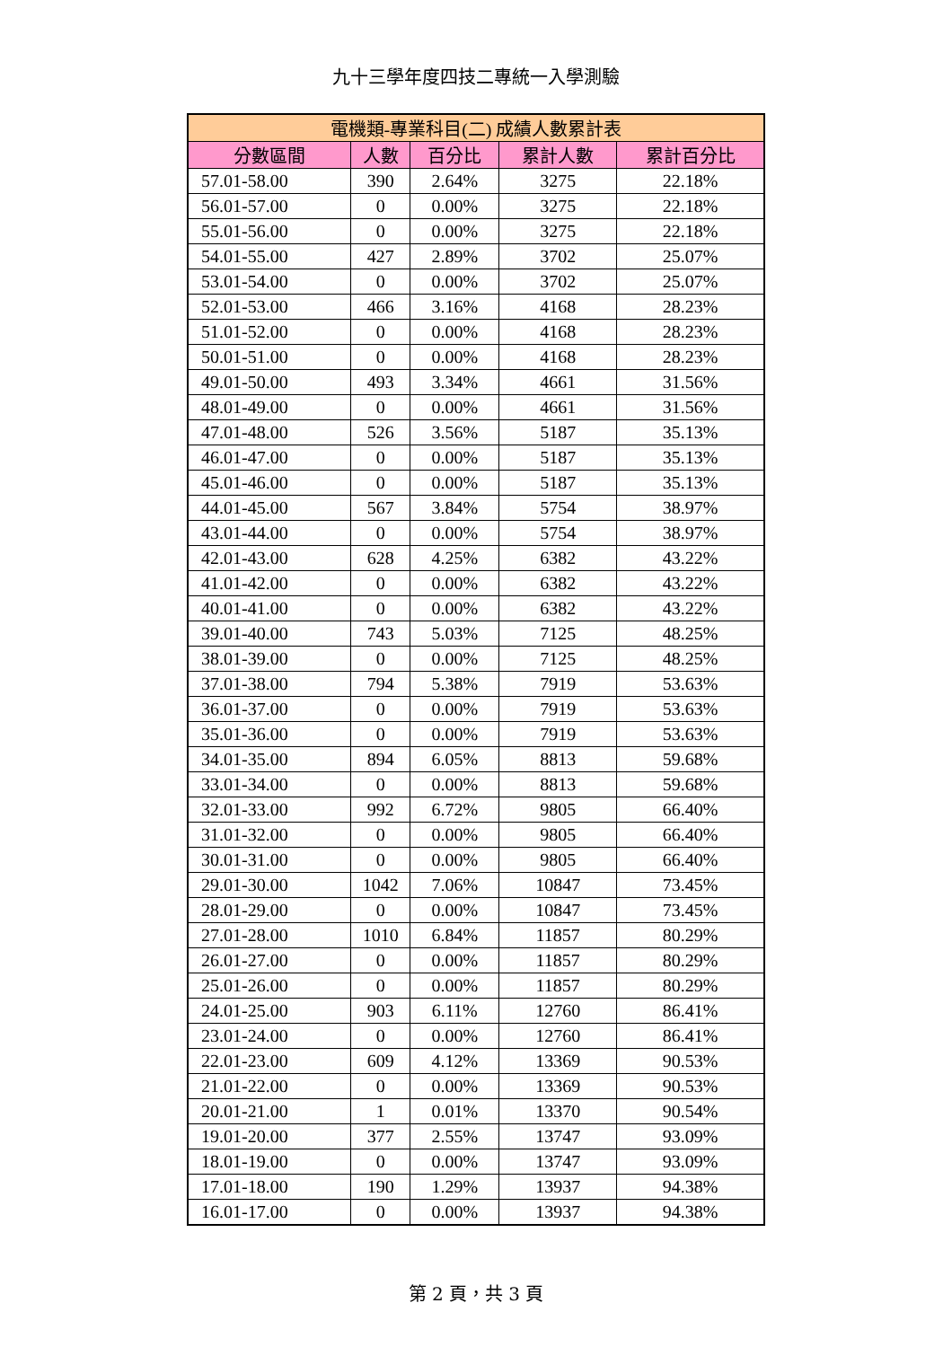九十三學年度四技二專統一入學測驗
| 電機類-專業科目(二) 成績人數累計表 | | | | |
| --- | --- | --- | --- | --- |
| 分數區間 | 人數 | 百分比 | 累計人數 | 累計百分比 |
| 57.01-58.00 | 390 | 2.64% | 3275 | 22.18% |
| 56.01-57.00 | 0 | 0.00% | 3275 | 22.18% |
| 55.01-56.00 | 0 | 0.00% | 3275 | 22.18% |
| 54.01-55.00 | 427 | 2.89% | 3702 | 25.07% |
| 53.01-54.00 | 0 | 0.00% | 3702 | 25.07% |
| 52.01-53.00 | 466 | 3.16% | 4168 | 28.23% |
| 51.01-52.00 | 0 | 0.00% | 4168 | 28.23% |
| 50.01-51.00 | 0 | 0.00% | 4168 | 28.23% |
| 49.01-50.00 | 493 | 3.34% | 4661 | 31.56% |
| 48.01-49.00 | 0 | 0.00% | 4661 | 31.56% |
| 47.01-48.00 | 526 | 3.56% | 5187 | 35.13% |
| 46.01-47.00 | 0 | 0.00% | 5187 | 35.13% |
| 45.01-46.00 | 0 | 0.00% | 5187 | 35.13% |
| 44.01-45.00 | 567 | 3.84% | 5754 | 38.97% |
| 43.01-44.00 | 0 | 0.00% | 5754 | 38.97% |
| 42.01-43.00 | 628 | 4.25% | 6382 | 43.22% |
| 41.01-42.00 | 0 | 0.00% | 6382 | 43.22% |
| 40.01-41.00 | 0 | 0.00% | 6382 | 43.22% |
| 39.01-40.00 | 743 | 5.03% | 7125 | 48.25% |
| 38.01-39.00 | 0 | 0.00% | 7125 | 48.25% |
| 37.01-38.00 | 794 | 5.38% | 7919 | 53.63% |
| 36.01-37.00 | 0 | 0.00% | 7919 | 53.63% |
| 35.01-36.00 | 0 | 0.00% | 7919 | 53.63% |
| 34.01-35.00 | 894 | 6.05% | 8813 | 59.68% |
| 33.01-34.00 | 0 | 0.00% | 8813 | 59.68% |
| 32.01-33.00 | 992 | 6.72% | 9805 | 66.40% |
| 31.01-32.00 | 0 | 0.00% | 9805 | 66.40% |
| 30.01-31.00 | 0 | 0.00% | 9805 | 66.40% |
| 29.01-30.00 | 1042 | 7.06% | 10847 | 73.45% |
| 28.01-29.00 | 0 | 0.00% | 10847 | 73.45% |
| 27.01-28.00 | 1010 | 6.84% | 11857 | 80.29% |
| 26.01-27.00 | 0 | 0.00% | 11857 | 80.29% |
| 25.01-26.00 | 0 | 0.00% | 11857 | 80.29% |
| 24.01-25.00 | 903 | 6.11% | 12760 | 86.41% |
| 23.01-24.00 | 0 | 0.00% | 12760 | 86.41% |
| 22.01-23.00 | 609 | 4.12% | 13369 | 90.53% |
| 21.01-22.00 | 0 | 0.00% | 13369 | 90.53% |
| 20.01-21.00 | 1 | 0.01% | 13370 | 90.54% |
| 19.01-20.00 | 377 | 2.55% | 13747 | 93.09% |
| 18.01-19.00 | 0 | 0.00% | 13747 | 93.09% |
| 17.01-18.00 | 190 | 1.29% | 13937 | 94.38% |
| 16.01-17.00 | 0 | 0.00% | 13937 | 94.38% |
第 2 頁，共 3 頁